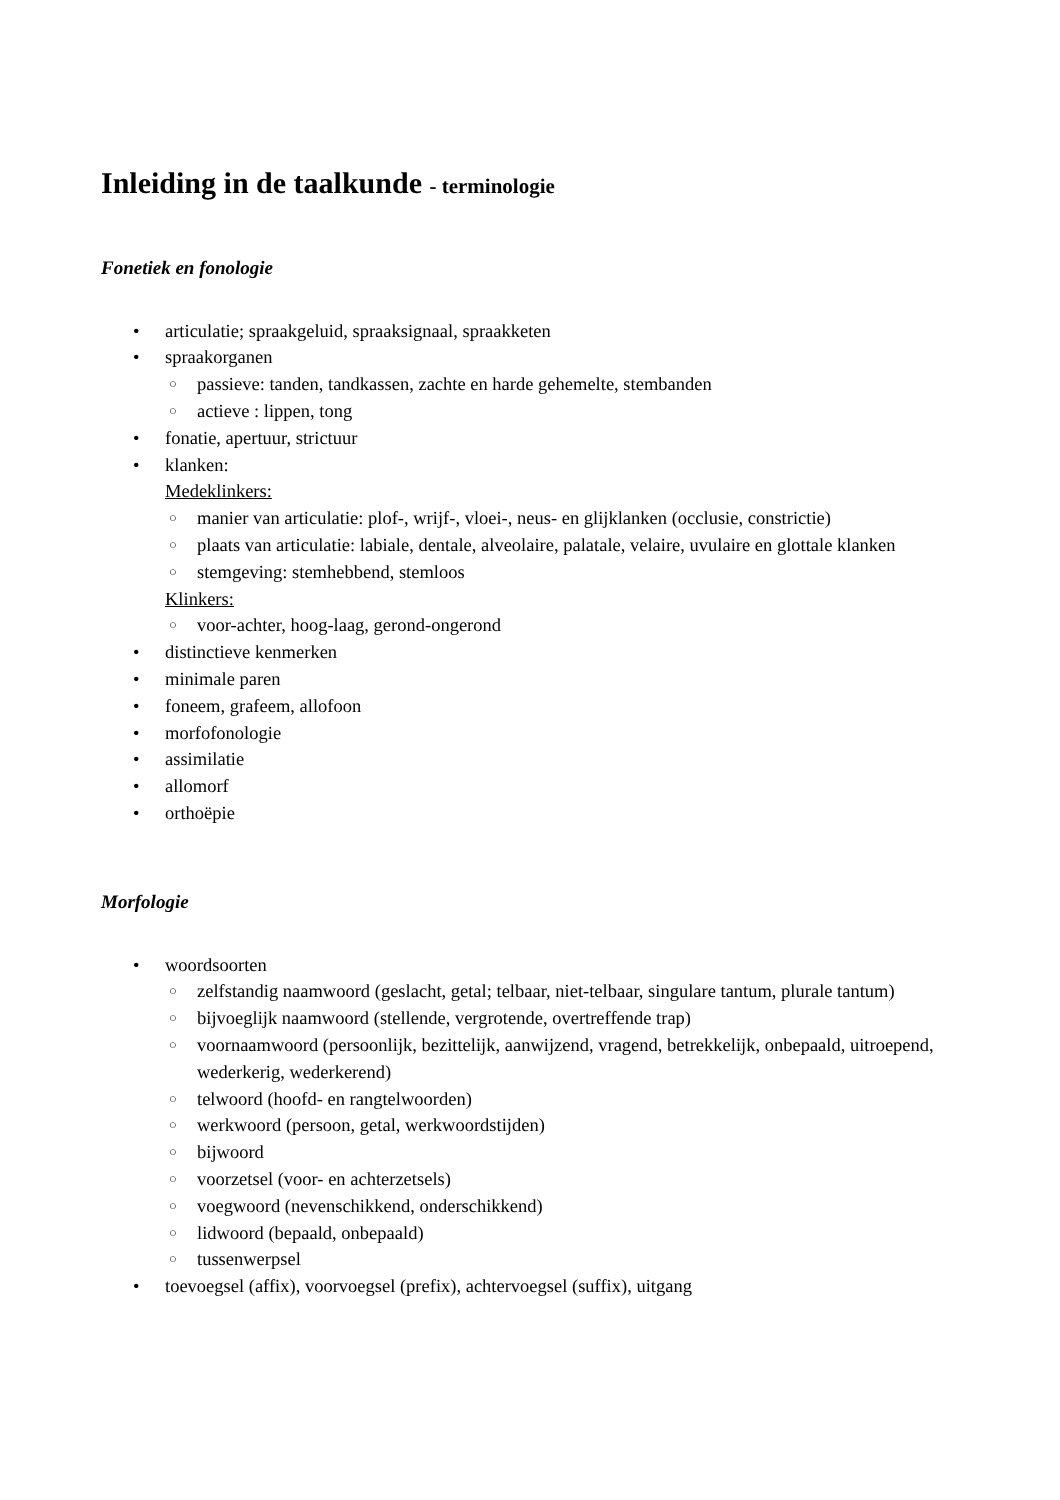Inleiding in de taalkunde - terminologie
Fonetiek en fonologie
• articulatie; spraakgeluid, spraaksignaal, spraakketen
• spraakorganen
○ passieve: tanden, tandkassen, zachte en harde gehemelte, stembanden
○ actieve : lippen, tong
• fonatie, apertuur, strictuur
• klanken:
Medeklinkers:
○ manier van articulatie: plof-, wrijf-, vloei-, neus- en glijklanken (occlusie, constrictie)
○ plaats van articulatie: labiale, dentale, alveolaire, palatale, velaire, uvulaire en glottale klanken
○ stemgeving: stemhebbend, stemloos
Klinkers:
○ voor-achter, hoog-laag, gerond-ongerond
• distinctieve kenmerken
• minimale paren
• foneem, grafeem, allofoon
• morfofonologie
• assimilatie
• allomorf
• orthoëpie
Morfologie
• woordsoorten
○ zelfstandig naamwoord (geslacht, getal; telbaar, niet-telbaar, singulare tantum, plurale tantum)
○ bijvoeglijk naamwoord (stellende, vergrotende, overtreffende trap)
○ voornaamwoord (persoonlijk, bezittelijk, aanwijzend, vragend, betrekkelijk, onbepaald, uitroepend, wederkerig, wederkerend)
○ telwoord (hoofd- en rangtelwoorden)
○ werkwoord (persoon, getal, werkwoordstijden)
○ bijwoord
○ voorzetsel (voor- en achterzetsels)
○ voegwoord (nevenschikkend, onderschikkend)
○ lidwoord (bepaald, onbepaald)
○ tussenwerpsel
• toevoegsel (affix), voorvoegsel (prefix), achtervoegsel (suffix), uitgang